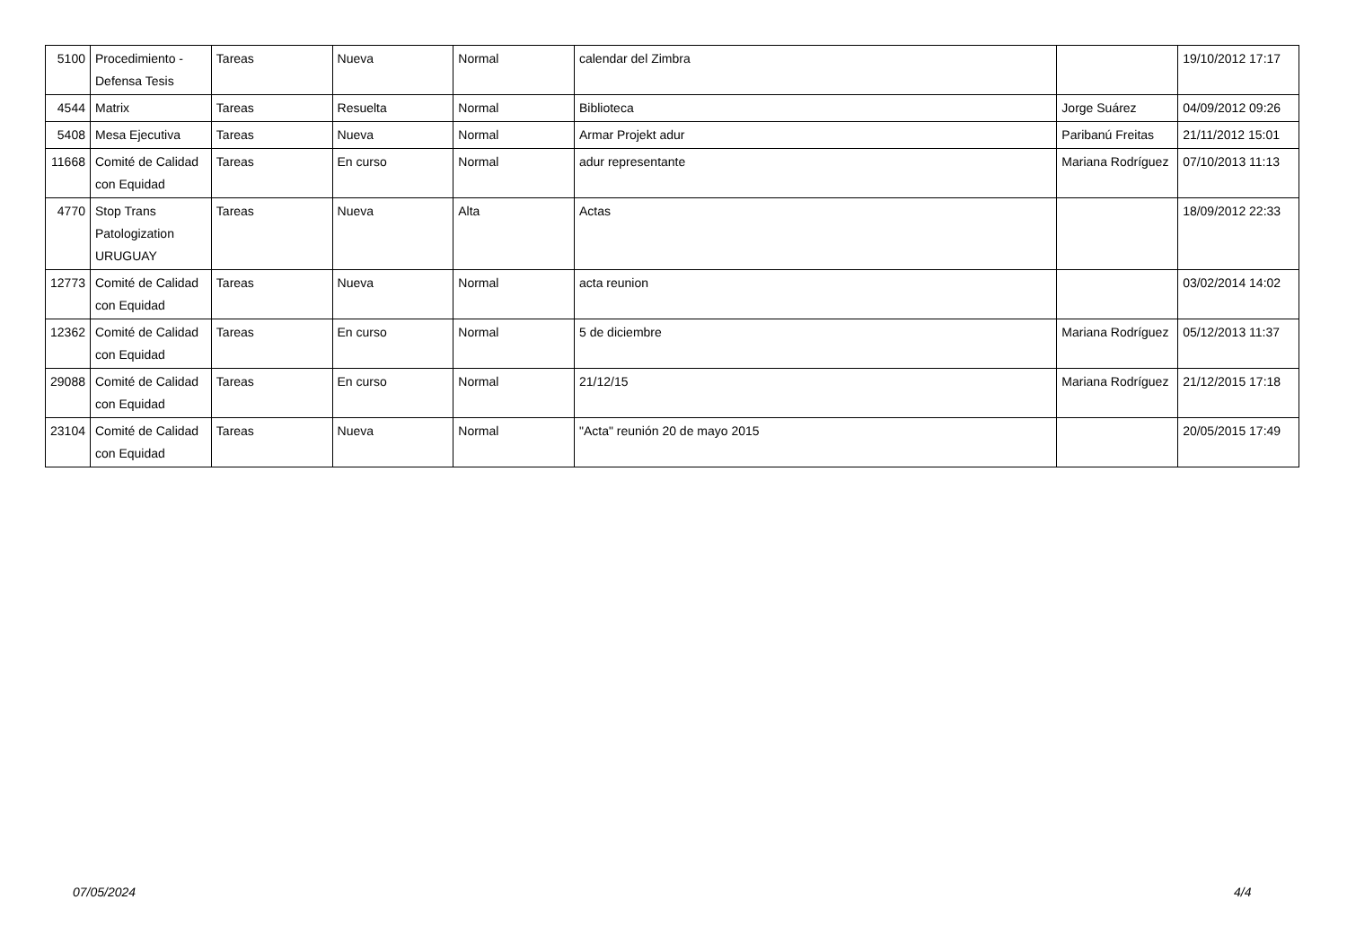| 5100 | Procedimiento - Defensa Tesis | Tareas | Nueva | Normal | calendar del Zimbra | | 19/10/2012 17:17 |
| 4544 | Matrix | Tareas | Resuelta | Normal | Biblioteca | Jorge Suárez | 04/09/2012 09:26 |
| 5408 | Mesa Ejecutiva | Tareas | Nueva | Normal | Armar Projekt adur | Paribanú Freitas | 21/11/2012 15:01 |
| 11668 | Comité de Calidad con Equidad | Tareas | En curso | Normal | adur representante | Mariana Rodríguez | 07/10/2013 11:13 |
| 4770 | Stop Trans Patologization URUGUAY | Tareas | Nueva | Alta | Actas | | 18/09/2012 22:33 |
| 12773 | Comité de Calidad con Equidad | Tareas | Nueva | Normal | acta reunion | | 03/02/2014 14:02 |
| 12362 | Comité de Calidad con Equidad | Tareas | En curso | Normal | 5 de diciembre | Mariana Rodríguez | 05/12/2013 11:37 |
| 29088 | Comité de Calidad con Equidad | Tareas | En curso | Normal | 21/12/15 | Mariana Rodríguez | 21/12/2015 17:18 |
| 23104 | Comité de Calidad con Equidad | Tareas | Nueva | Normal | "Acta" reunión 20 de mayo 2015 | | 20/05/2015 17:49 |
07/05/2024 4/4